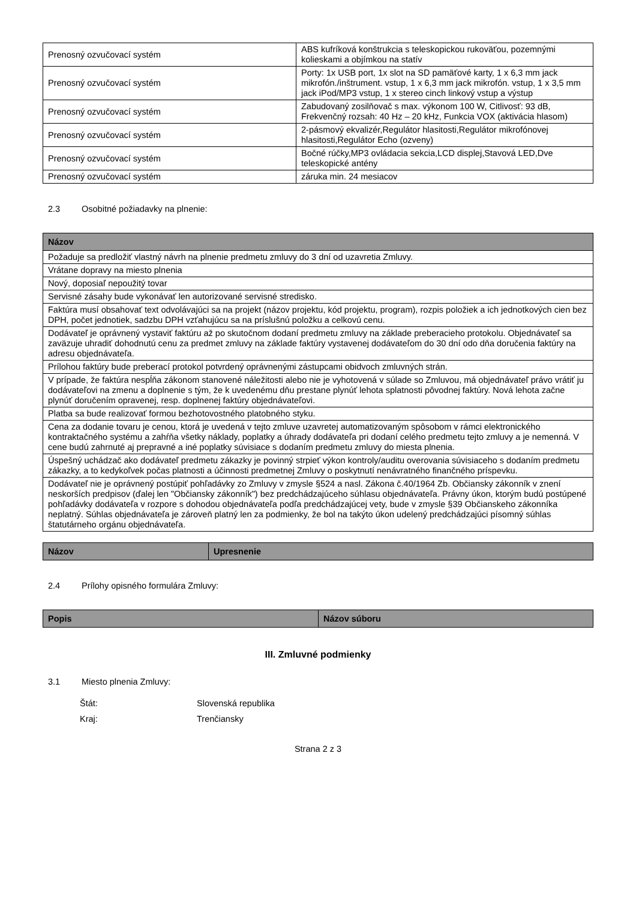| Prenosný ozvučovací systém | ABS kufríková konštrukcia s teleskopickou rukoväťou, pozemnými kolieskami a objímkou na statív |
| Prenosný ozvučovací systém | Porty: 1x USB port, 1x slot na SD pamäťové karty, 1 x 6,3 mm jack mikrofón./inštrument. vstup, 1 x 6,3 mm jack mikrofón. vstup, 1 x 3,5 mm jack iPod/MP3 vstup, 1 x stereo cinch linkový vstup a výstup |
| Prenosný ozvučovací systém | Zabudovaný zosilňovač s max. výkonom 100 W, Citlivosť: 93 dB, Frekvenčný rozsah: 40 Hz – 20 kHz, Funkcia VOX (aktivácia hlasom) |
| Prenosný ozvučovací systém | 2-pásmový ekvalizér,Regulátor hlasitosti,Regulátor mikrofónovej hlasitosti,Regulátor Echo (ozveny) |
| Prenosný ozvučovací systém | Bočné rúčky,MP3 ovládacia sekcia,LCD displej,Stavová LED,Dve teleskopické antény |
| Prenosný ozvučovací systém | záruka min. 24 mesiacov |
2.3 Osobitné požiadavky na plnenie:
| Názov |
| --- |
| Požaduje sa predložiť vlastný návrh na plnenie predmetu zmluvy do 3 dní od uzavretia Zmluvy. |
| Vrátane dopravy na miesto plnenia |
| Nový, doposiaľ nepoužitý tovar |
| Servisné zásahy bude vykonávať len autorizované servisné stredisko. |
| Faktúra musí obsahovať text odvolávajúci sa na projekt (názov projektu, kód projektu, program), rozpis položiek a ich jednotkových cien bez DPH, počet jednotiek, sadzbu DPH vzťahujúcu sa na príslušnú položku a celkovú cenu. |
| Dodávateľ je oprávnený vystaviť faktúru až po skutočnom dodaní predmetu zmluvy na základe preberacieho protokolu. Objednávateľ sa zaväzuje uhradiť dohodnutú cenu za predmet zmluvy na základe faktúry vystavenej dodávateľom do 30 dní odo dňa doručenia faktúry na adresu objednávateľa. |
| Prílohou faktúry bude preberací protokol potvrdený oprávnenými zástupcami obidvoch zmluvných strán. |
| V prípade, že faktúra nespĺňa zákonom stanovené náležitosti alebo nie je vyhotovená v súlade so Zmluvou, má objednávateľ právo vrátiť ju dodávateľovi na zmenu a doplnenie s tým, že k uvedenému dňu prestane plynúť lehota splatnosti pôvodnej faktúry. Nová lehota začne plynúť doručením opravenej, resp. doplnenej faktúry objednávateľovi. |
| Platba sa bude realizovať formou bezhotovostného platobného styku. |
| Cena za dodanie tovaru je cenou, ktorá je uvedená v tejto zmluve uzavretej automatizovaným spôsobom v rámci elektronického kontraktačného systému a zahŕňa všetky náklady, poplatky a úhrady dodávateľa pri dodaní celého predmetu tejto zmluvy a je nemenná. V cene budú zahrnuté aj prepravné a iné poplatky súvisiace s dodaním predmetu zmluvy do miesta plnenia. |
| Úspešný uchádzač ako dodávateľ predmetu zákazky je povinný strpieť výkon kontroly/auditu overovania súvisiaceho s dodaním predmetu zákazky, a to kedykoľvek počas platnosti a účinnosti predmetnej Zmluvy o poskytnutí nenávratného finančného príspevku. |
| Dodávateľ nie je oprávnený postúpiť pohľadávky zo Zmluvy v zmysle §524 a nasl. Zákona č.40/1964 Zb. Občiansky zákonník v znení neskorších predpisov (ďalej len "Občiansky zákonník") bez predchádzajúceho súhlasu objednávateľa. Právny úkon, ktorým budú postúpené pohľadávky dodávateľa v rozpore s dohodou objednávateľa podľa predchádzajúcej vety, bude v zmysle §39 Občianskeho zákonníka neplatný. Súhlas objednávateľa je zároveň platný len za podmienky, že bol na takýto úkon udelený predchádzajúci písomný súhlas štatutárneho orgánu objednávateľa. |
| Názov | Upresnenie |
| --- | --- |
2.4 Prílohy opisného formulára Zmluvy:
| Popis | Názov súboru |
| --- | --- |
III. Zmluvné podmienky
3.1 Miesto plnenia Zmluvy:
Štát: Slovenská republika
Kraj: Trenčiansky
Strana 2 z 3